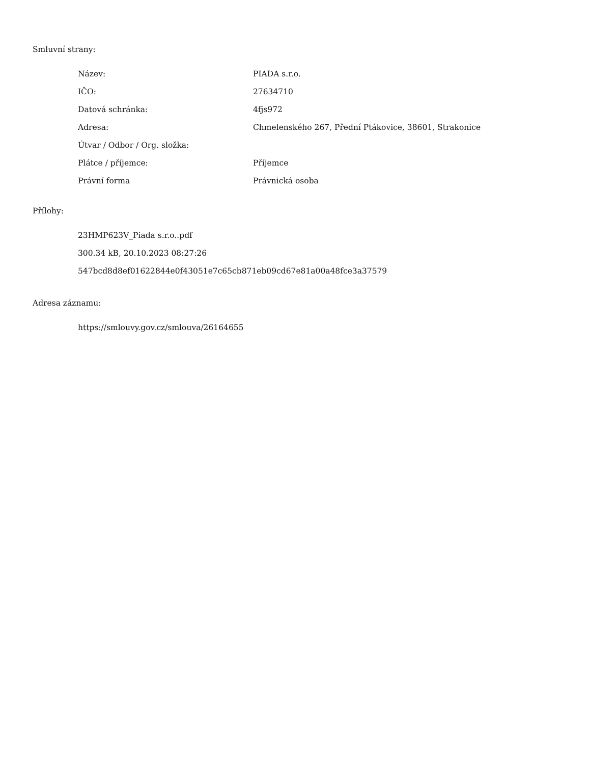Smluvní strany:
| Název: | PIADA s.r.o. |
| IČO: | 27634710 |
| Datová schránka: | 4fjs972 |
| Adresa: | Chmelenského 267, Přední Ptákovice, 38601, Strakonice |
| Útvar / Odbor / Org. složka: | |
| Plátce / příjemce: | Příjemce |
| Právní forma | Právnická osoba |
Přílohy:
23HMP623V_Piada s.r.o..pdf
300.34 kB, 20.10.2023 08:27:26
547bcd8d8ef01622844e0f43051e7c65cb871eb09cd67e81a00a48fce3a37579
Adresa záznamu:
https://smlouvy.gov.cz/smlouva/26164655